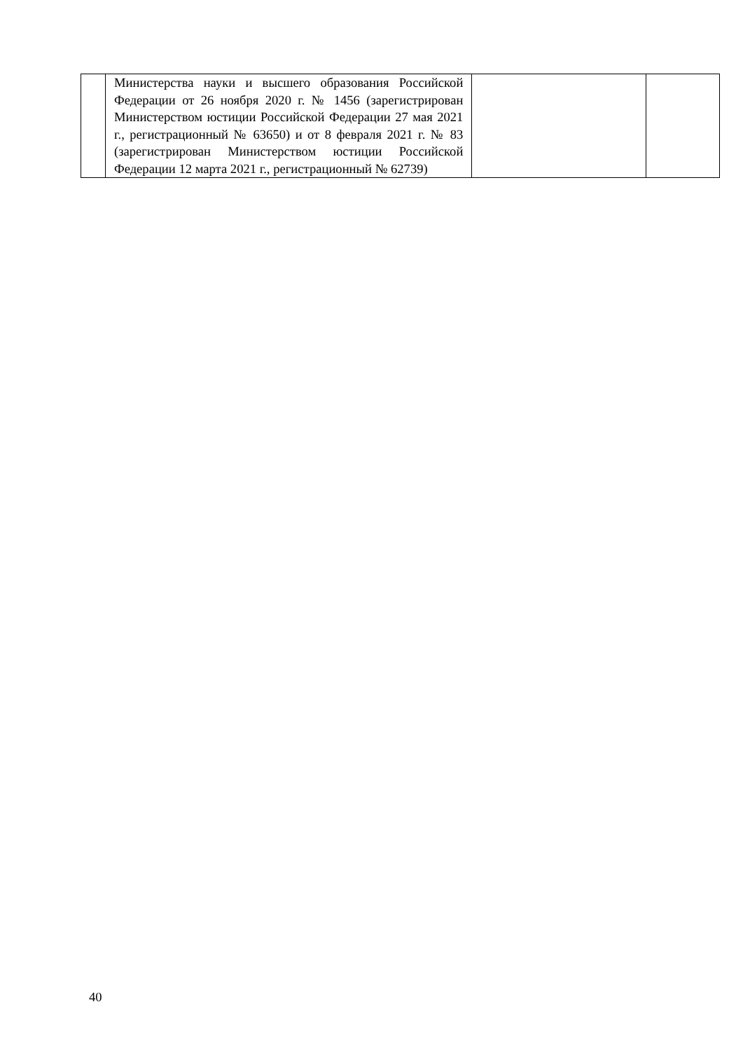| | Министерства науки и высшего образования Российской Федерации от 26 ноября 2020 г. № 1456 (зарегистрирован Министерством юстиции Российской Федерации 27 мая 2021 г., регистрационный № 63650) и от 8 февраля 2021 г. № 83 (зарегистрирован Министерством юстиции Российской Федерации 12 марта 2021 г., регистрационный № 62739) | | |
40